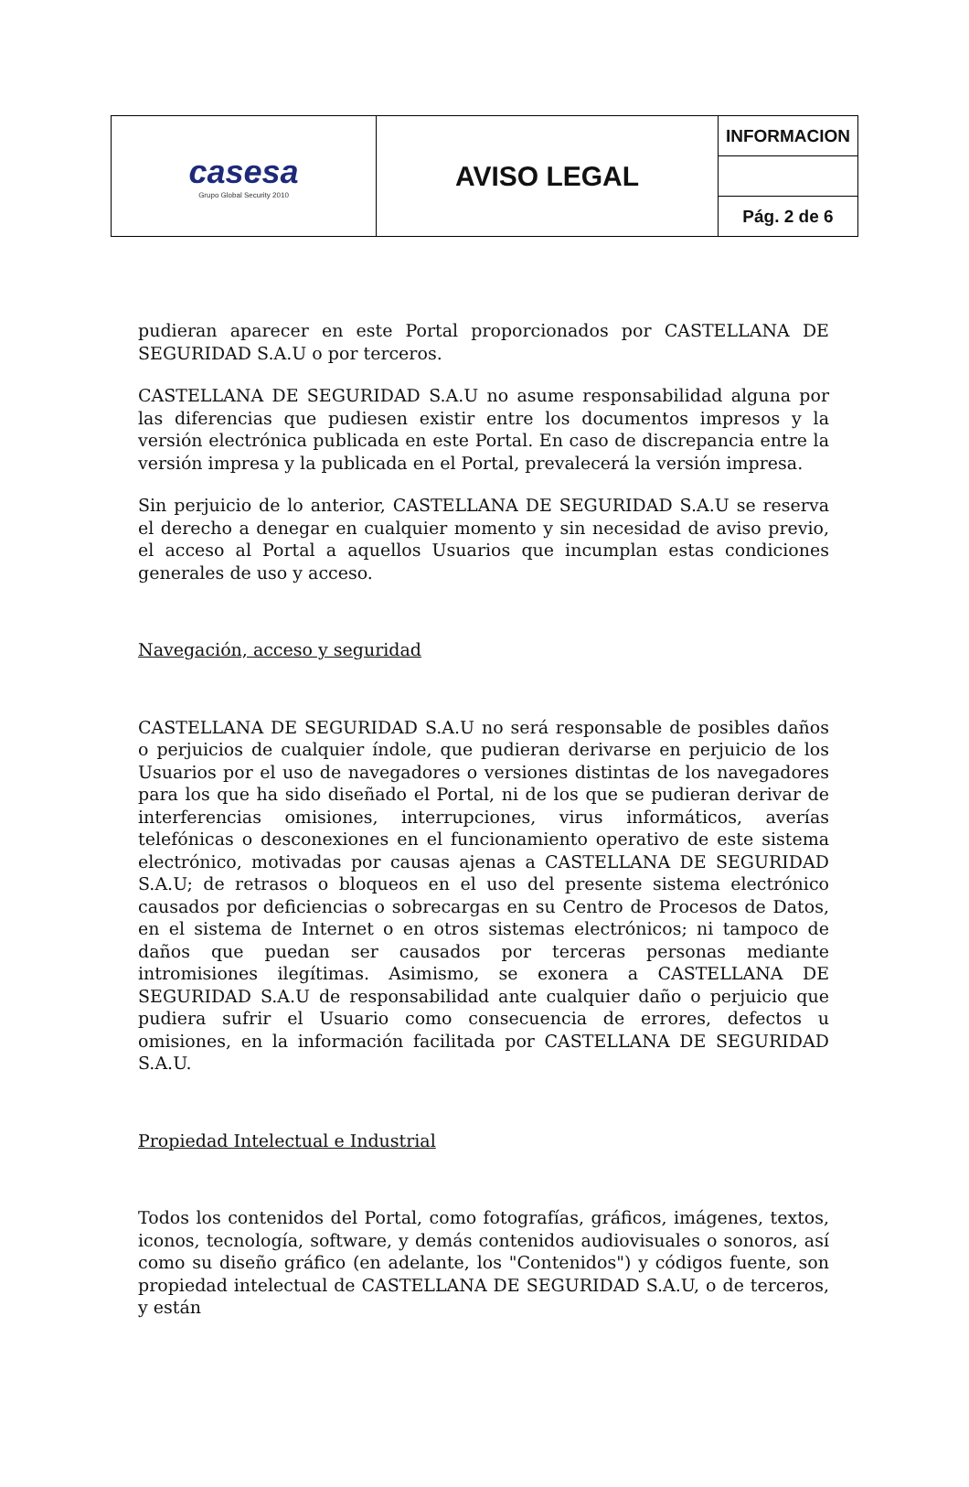| casesa Grupo Global Security 2010 | AVISO LEGAL | INFORMACION |
| | | Pág. 2 de 6 |
pudieran aparecer en este Portal proporcionados por CASTELLANA DE SEGURIDAD S.A.U o por terceros.
CASTELLANA DE SEGURIDAD S.A.U no asume responsabilidad alguna por las diferencias que pudiesen existir entre los documentos impresos y la versión electrónica publicada en este Portal. En caso de discrepancia entre la versión impresa y la publicada en el Portal, prevalecerá la versión impresa.
Sin perjuicio de lo anterior, CASTELLANA DE SEGURIDAD S.A.U se reserva el derecho a denegar en cualquier momento y sin necesidad de aviso previo, el acceso al Portal a aquellos Usuarios que incumplan estas condiciones generales de uso y acceso.
Navegación, acceso y seguridad
CASTELLANA DE SEGURIDAD S.A.U no será responsable de posibles daños o perjuicios de cualquier índole, que pudieran derivarse en perjuicio de los Usuarios por el uso de navegadores o versiones distintas de los navegadores para los que ha sido diseñado el Portal, ni de los que se pudieran derivar de interferencias omisiones, interrupciones, virus informáticos, averías telefónicas o desconexiones en el funcionamiento operativo de este sistema electrónico, motivadas por causas ajenas a CASTELLANA DE SEGURIDAD S.A.U; de retrasos o bloqueos en el uso del presente sistema electrónico causados por deficiencias o sobrecargas en su Centro de Procesos de Datos, en el sistema de Internet o en otros sistemas electrónicos; ni tampoco de daños que puedan ser causados por terceras personas mediante intromisiones ilegítimas. Asimismo, se exonera a CASTELLANA DE SEGURIDAD S.A.U de responsabilidad ante cualquier daño o perjuicio que pudiera sufrir el Usuario como consecuencia de errores, defectos u omisiones, en la información facilitada por CASTELLANA DE SEGURIDAD S.A.U.
Propiedad Intelectual e Industrial
Todos los contenidos del Portal, como fotografías, gráficos, imágenes, textos, iconos, tecnología, software, y demás contenidos audiovisuales o sonoros, así como su diseño gráfico (en adelante, los "Contenidos") y códigos fuente, son propiedad intelectual de CASTELLANA DE SEGURIDAD S.A.U, o de terceros, y están